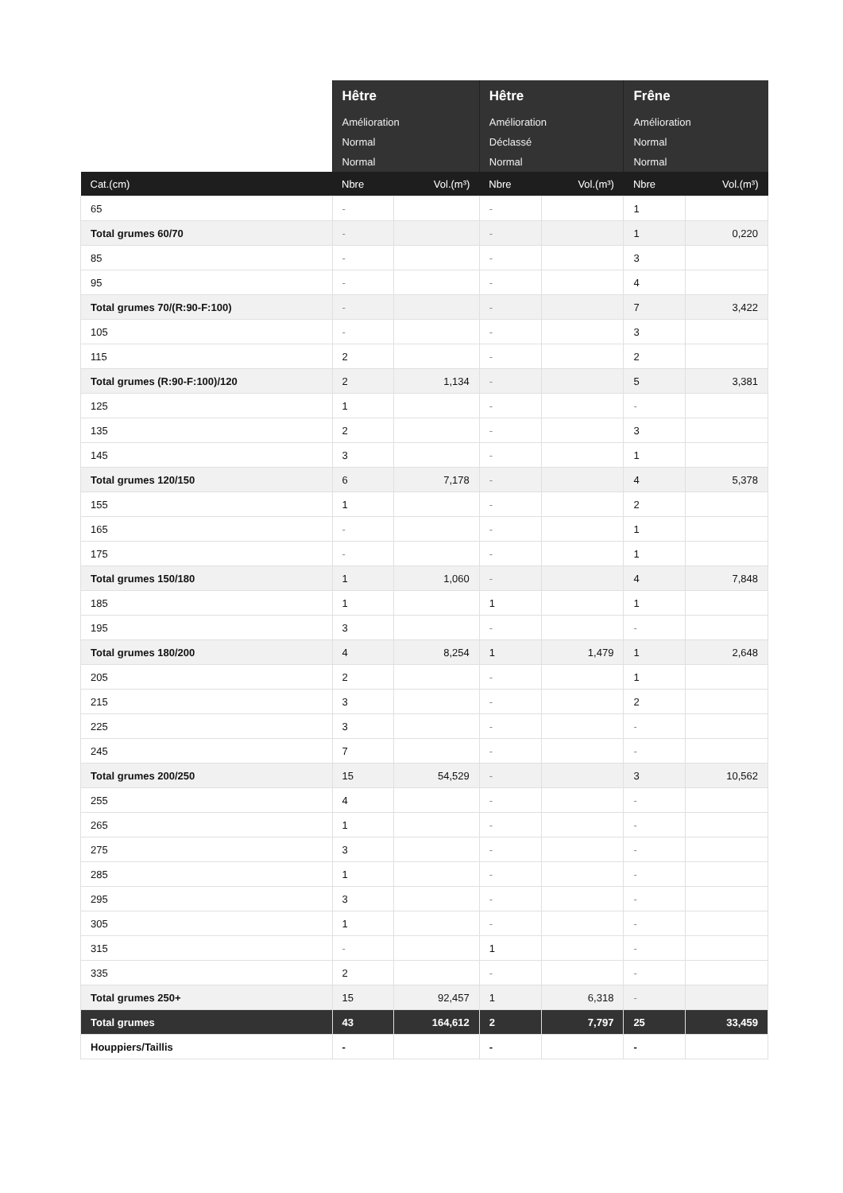| | Hêtre | | Hêtre | | Frêne | |
| --- | --- | --- | --- | --- | --- | --- |
| | Amélioration | | Amélioration | | Amélioration | |
| | Normal | | Déclassé | | Normal | |
| | Normal | | Normal | | Normal | |
| Cat.(cm) | Nbre | Vol.(m³) | Nbre | Vol.(m³) | Nbre | Vol.(m³) |
| 65 | - | | - | | 1 | |
| Total grumes 60/70 | - | | - | | 1 | 0,220 |
| 85 | - | | - | | 3 | |
| 95 | - | | - | | 4 | |
| Total grumes 70/(R:90-F:100) | - | | - | | 7 | 3,422 |
| 105 | - | | - | | 3 | |
| 115 | 2 | | - | | 2 | |
| Total grumes (R:90-F:100)/120 | 2 | 1,134 | - | | 5 | 3,381 |
| 125 | 1 | | - | | - | |
| 135 | 2 | | - | | 3 | |
| 145 | 3 | | - | | 1 | |
| Total grumes 120/150 | 6 | 7,178 | - | | 4 | 5,378 |
| 155 | 1 | | - | | 2 | |
| 165 | - | | - | | 1 | |
| 175 | - | | - | | 1 | |
| Total grumes 150/180 | 1 | 1,060 | - | | 4 | 7,848 |
| 185 | 1 | | 1 | | 1 | |
| 195 | 3 | | - | | - | |
| Total grumes 180/200 | 4 | 8,254 | 1 | 1,479 | 1 | 2,648 |
| 205 | 2 | | - | | 1 | |
| 215 | 3 | | - | | 2 | |
| 225 | 3 | | - | | - | |
| 245 | 7 | | - | | - | |
| Total grumes 200/250 | 15 | 54,529 | - | | 3 | 10,562 |
| 255 | 4 | | - | | - | |
| 265 | 1 | | - | | - | |
| 275 | 3 | | - | | - | |
| 285 | 1 | | - | | - | |
| 295 | 3 | | - | | - | |
| 305 | 1 | | - | | - | |
| 315 | - | | 1 | | - | |
| 335 | 2 | | - | | - | |
| Total grumes 250+ | 15 | 92,457 | 1 | 6,318 | - | |
| Total grumes | 43 | 164,612 | 2 | 7,797 | 25 | 33,459 |
| Houppiers/Taillis | - | | - | | - | |